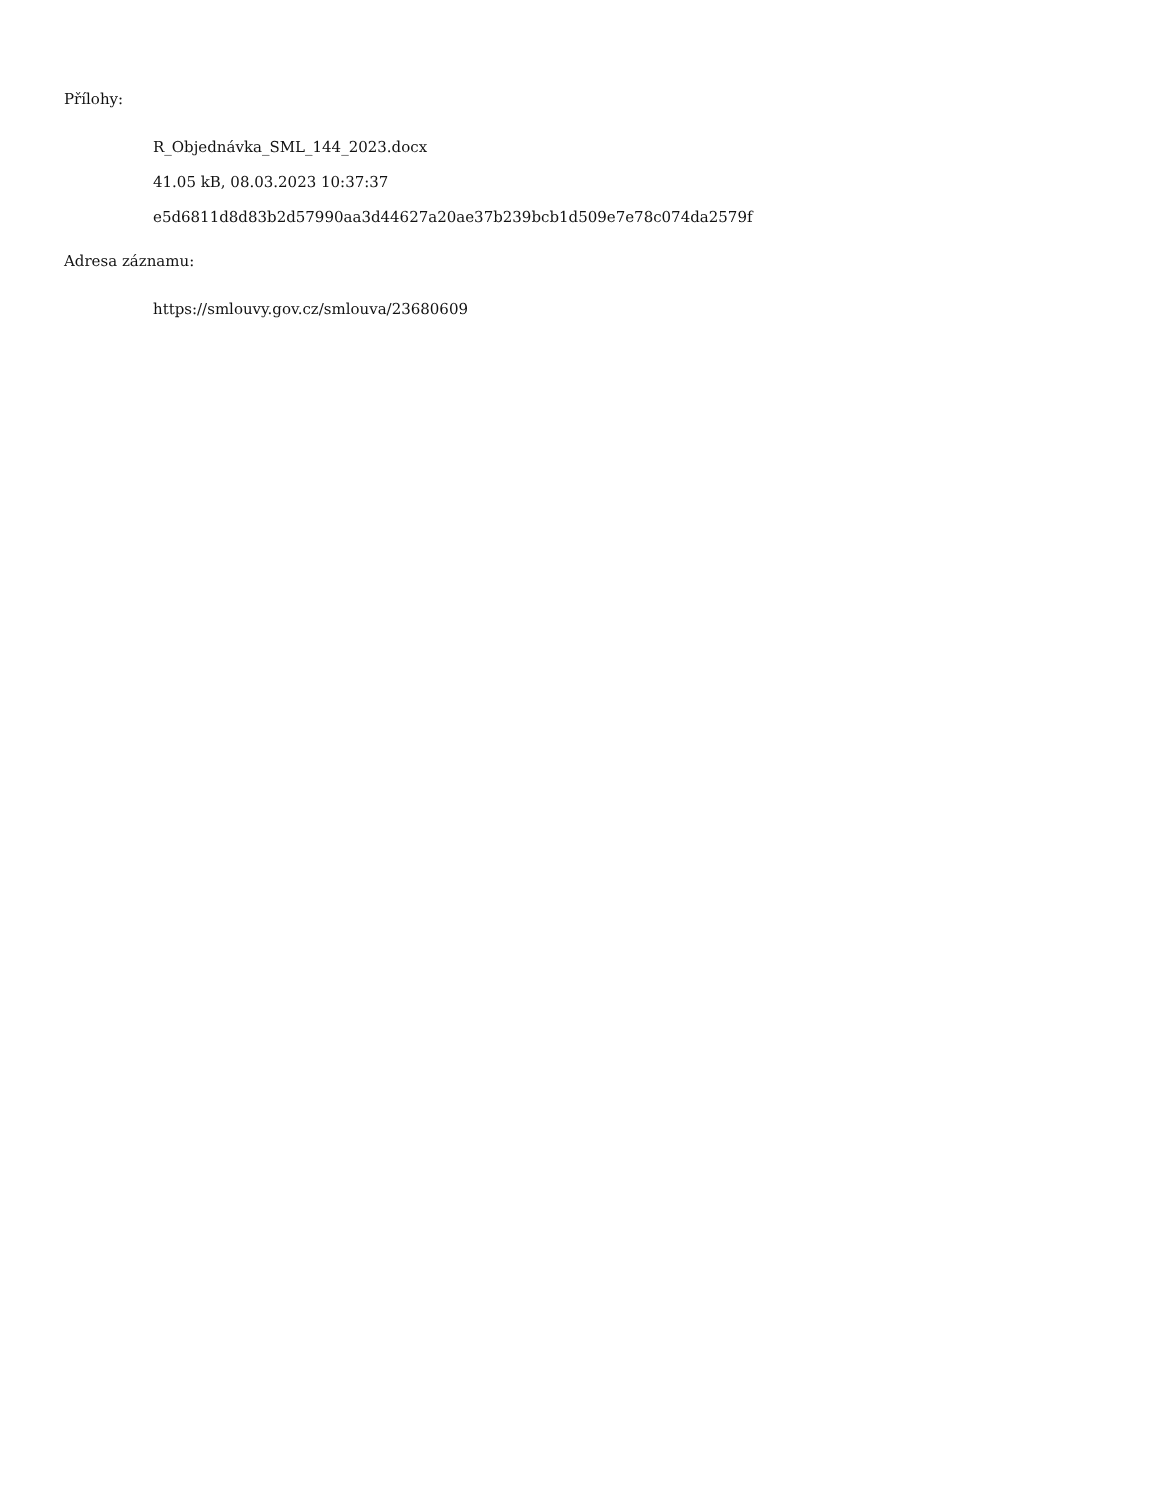Přílohy:
R_Objednávka_SML_144_2023.docx
41.05 kB, 08.03.2023 10:37:37
e5d6811d8d83b2d57990aa3d44627a20ae37b239bcb1d509e7e78c074da2579f
Adresa záznamu:
https://smlouvy.gov.cz/smlouva/23680609